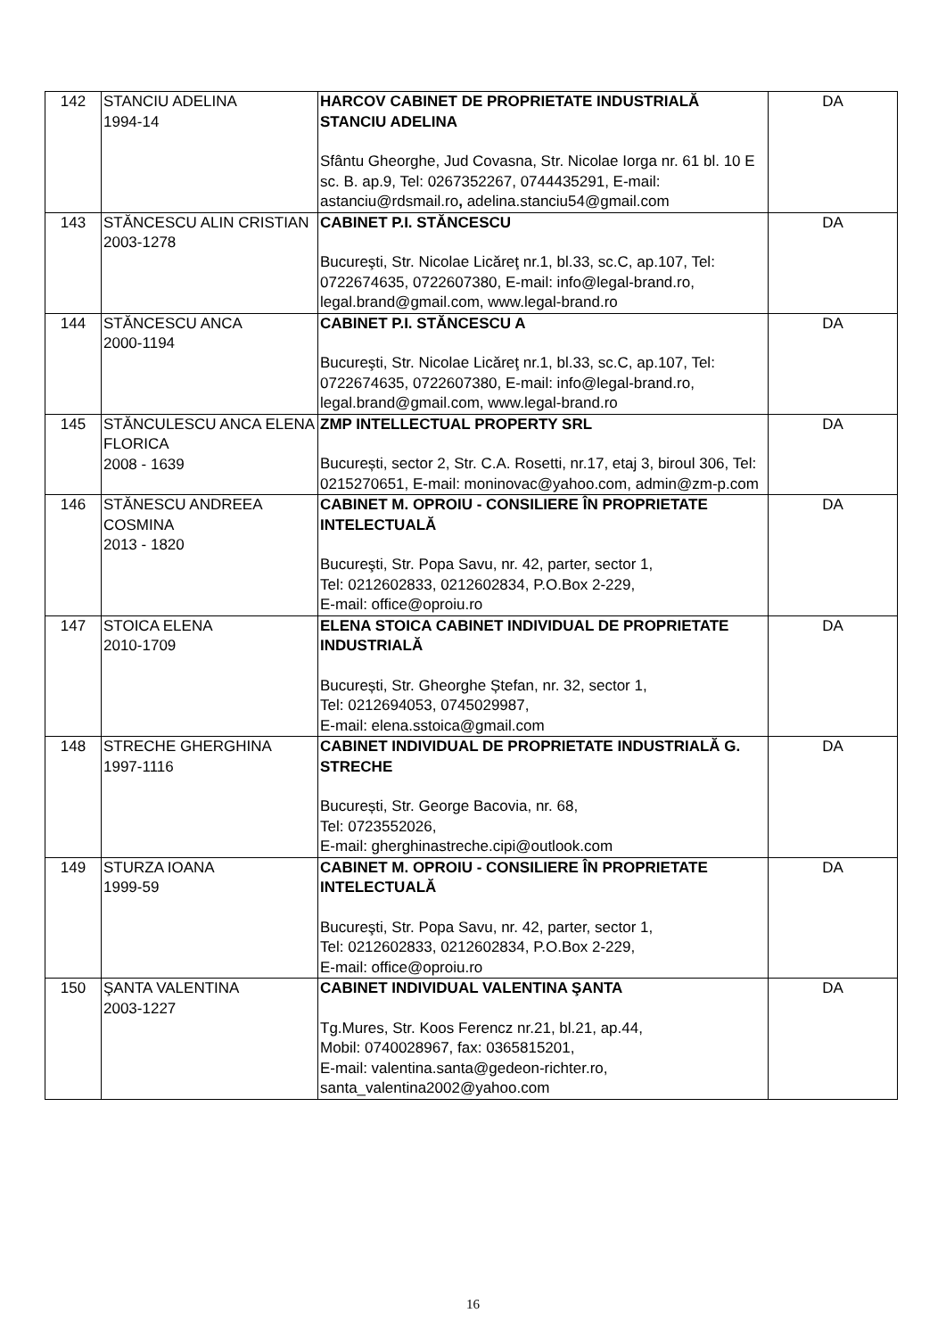| 142 | STANCIU ADELINA 1994-14 | HARCOV CABINET DE PROPRIETATE INDUSTRIALĂ STANCIU ADELINA Sfântu Gheorghe, Jud Covasna, Str. Nicolae Iorga nr. 61 bl. 10 E sc. B. ap.9, Tel: 0267352267, 0744435291, E-mail: astanciu@rdsmail.ro , adelina.stanciu54@gmail.com | DA |
| 143 | STĂNCESCU ALIN CRISTIAN 2003-1278 | CABINET P.I. STĂNCESCU Bucureşti, Str. Nicolae Licăreţ nr.1, bl.33, sc.C, ap.107, Tel: 0722674635, 0722607380, E-mail: info@legal-brand.ro, legal.brand@gmail.com, www.legal-brand.ro | DA |
| 144 | STĂNCESCU ANCA 2000-1194 | CABINET P.I. STĂNCESCU A Bucureşti, Str. Nicolae Licăreţ nr.1, bl.33, sc.C, ap.107, Tel: 0722674635, 0722607380, E-mail: info@legal-brand.ro, legal.brand@gmail.com, www.legal-brand.ro | DA |
| 145 | STĂNCULESCU ANCA ELENA FLORICA 2008 - 1639 | ZMP INTELLECTUAL PROPERTY SRL București, sector 2, Str. C.A. Rosetti, nr.17, etaj 3, biroul 306, Tel: 0215270651, E-mail: moninovac@yahoo.com, admin@zm-p.com | DA |
| 146 | STĂNESCU ANDREEA COSMINA 2013 - 1820 | CABINET M. OPROIU - CONSILIERE ÎN PROPRIETATE INTELECTUALĂ Bucureşti, Str. Popa Savu, nr. 42, parter, sector 1, Tel: 0212602833, 0212602834, P.O.Box 2-229, E-mail: office@oproiu.ro | DA |
| 147 | STOICA ELENA 2010-1709 | ELENA STOICA CABINET INDIVIDUAL DE PROPRIETATE INDUSTRIALĂ București, Str. Gheorghe Ștefan, nr. 32, sector 1, Tel: 0212694053, 0745029987, E-mail: elena.sstoica@gmail.com | DA |
| 148 | STRECHE GHERGHINA 1997-1116 | CABINET INDIVIDUAL DE PROPRIETATE INDUSTRIALĂ G. STRECHE București, Str. George Bacovia, nr. 68, Tel: 0723552026, E-mail: gherghinastreche.cipi@outlook.com | DA |
| 149 | STURZA IOANA 1999-59 | CABINET M. OPROIU - CONSILIERE ÎN PROPRIETATE INTELECTUALĂ Bucureşti, Str. Popa Savu, nr. 42, parter, sector 1, Tel: 0212602833, 0212602834, P.O.Box 2-229, E-mail: office@oproiu.ro | DA |
| 150 | ŞANTA VALENTINA 2003-1227 | CABINET INDIVIDUAL VALENTINA ŞANTA Tg.Mures, Str. Koos Ferencz nr.21, bl.21, ap.44, Mobil: 0740028967, fax: 0365815201, E-mail: valentina.santa@gedeon-richter.ro, santa_valentina2002@yahoo.com | DA |
16